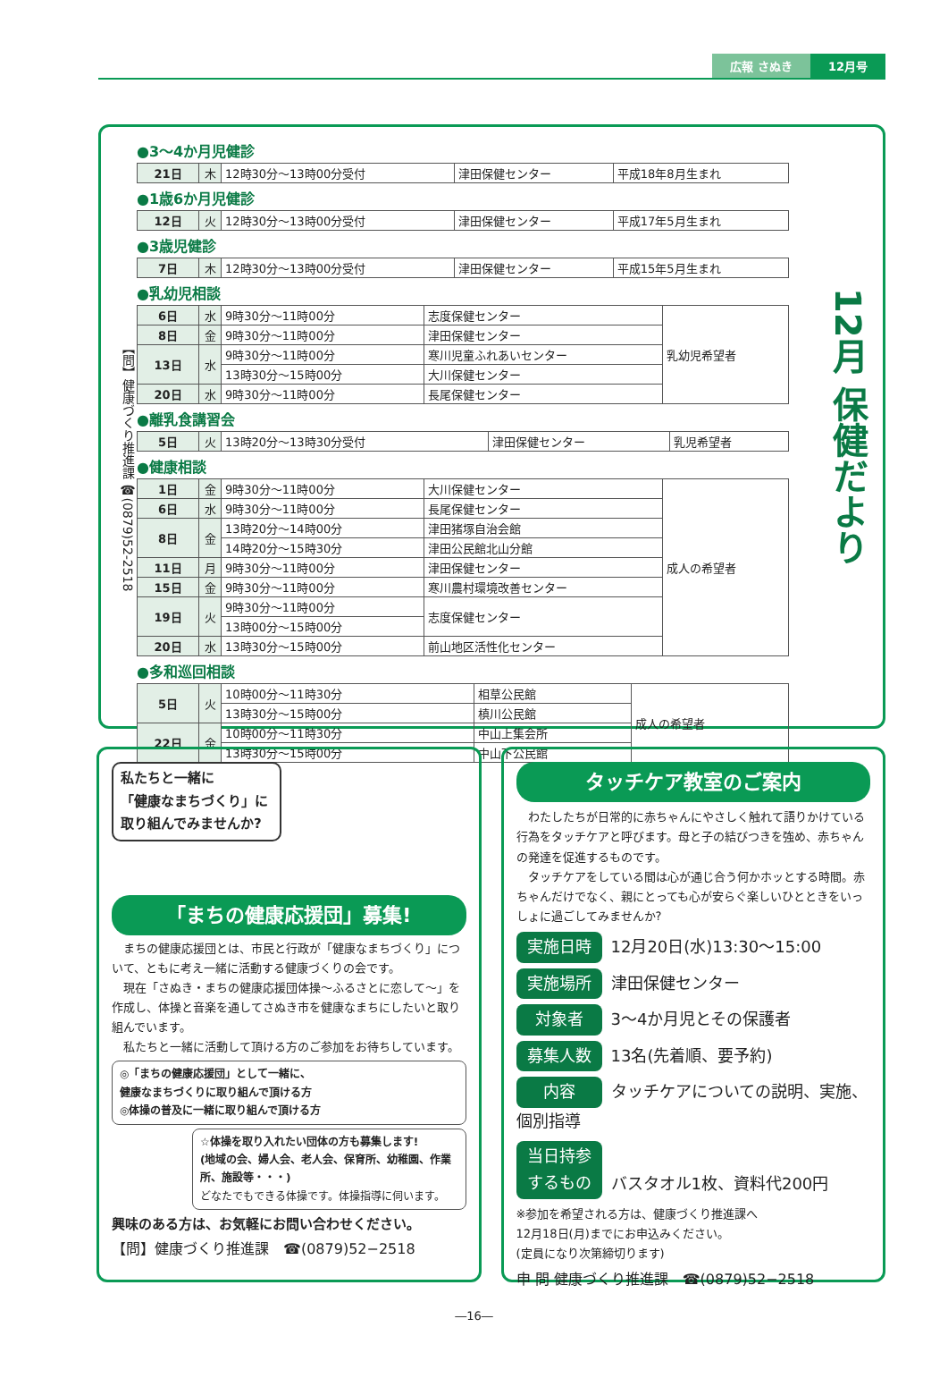広報 さぬき 12月号
【問】健康づくり推進課 ☎(0879)52-2518
●3～4か月児健診
| 21日 | 木 | 12時30分～13時00分受付 | 津田保健センター | 平成18年8月生まれ |
●1歳6か月児健診
| 12日 | 火 | 12時30分～13時00分受付 | 津田保健センター | 平成17年5月生まれ |
●3歳児健診
| 7日 | 木 | 12時30分～13時00分受付 | 津田保健センター | 平成15年5月生まれ |
●乳幼児相談
| 6日 | 水 | 9時30分～11時00分 | 志度保健センター | 乳幼児希望者 |
| 8日 | 金 | 9時30分～11時00分 | 津田保健センター | |
| 13日 | 水 | 9時30分～11時00分 | 寒川児童ふれあいセンター | |
| | | 13時30分～15時00分 | 大川保健センター | |
| 20日 | 水 | 9時30分～11時00分 | 長尾保健センター | |
●離乳食講習会
| 5日 | 火 | 13時20分～13時30分受付 | 津田保健センター | 乳児希望者 |
●健康相談
| 1日 | 金 | 9時30分～11時00分 | 大川保健センター | 成人の希望者 |
| 6日 | 水 | 9時30分～11時00分 | 長尾保健センター | |
| 8日 | 金 | 13時20分～14時00分 | 津田猪塚自治会館 | |
| | | 14時20分～15時30分 | 津田公民館北山分館 | |
| 11日 | 月 | 9時30分～11時00分 | 津田保健センター | |
| 15日 | 金 | 9時30分～11時00分 | 寒川農村環境改善センター | |
| 19日 | 火 | 9時30分～11時00分 | 志度保健センター | |
| | | 13時00分～15時00分 | | |
| 20日 | 水 | 13時30分～15時00分 | 前山地区活性化センター | |
●多和巡回相談
| 5日 | 火 | 10時00分～11時30分 | 相草公民館 | 成人の希望者 |
| | | 13時30分～15時00分 | 槙川公民館 | |
| 22日 | 金 | 10時00分～11時30分 | 中山上集会所 | |
| | | 13時30分～15時00分 | 中山下公民館 | |
12月 保健だより
私たちと一緒に
「健康なまちづくり」に
取り組んでみませんか?
「まちの健康応援団」募集!
　まちの健康応援団とは、市民と行政が「健康なまちづくり」について、ともに考え一緒に活動する健康づくりの会です。
　現在「さぬき・まちの健康応援団体操～ふるさとに恋して～」を作成し、体操と音楽を通してさぬき市を健康なまちにしたいと取り組んでいます。
　私たちと一緒に活動して頂ける方のご参加をお待ちしています。
◎「まちの健康応援団」として一緒に、
健康なまちづくりに取り組んで頂ける方
◎体操の普及に一緒に取り組んで頂ける方
☆体操を取り入れたい団体の方も募集します!
(地域の会、婦人会、老人会、保育所、幼稚園、作業所、施設等・・・)
どなたでもできる体操です。体操指導に伺います。
興味のある方は、お気軽にお問い合わせください。
【問】健康づくり推進課　☎(0879)52−2518
タッチケア教室のご案内
　わたしたちが日常的に赤ちゃんにやさしく触れて語りかけている行為をタッチケアと呼びます。母と子の結びつきを強め、赤ちゃんの発達を促進するものです。
　タッチケアをしている間は心が通じ合う何かホッとする時間。赤ちゃんだけでなく、親にとっても心が安らぐ楽しいひとときをいっしょに過ごしてみませんか?
実施日時 12月20日(水)13:30～15:00
実施場所 津田保健センター
対象者 3～4か月児とその保護者
募集人数 13名(先着順、要予約)
内容 タッチケアについての説明、実施、個別指導
当日持参するもの バスタオル1枚、資料代200円
※参加を希望される方は、健康づくり推進課へ
12月18日(月)までにお申込みください。
(定員になり次第締切ります)
申 問 健康づくり推進課　☎(0879)52−2518
―16―